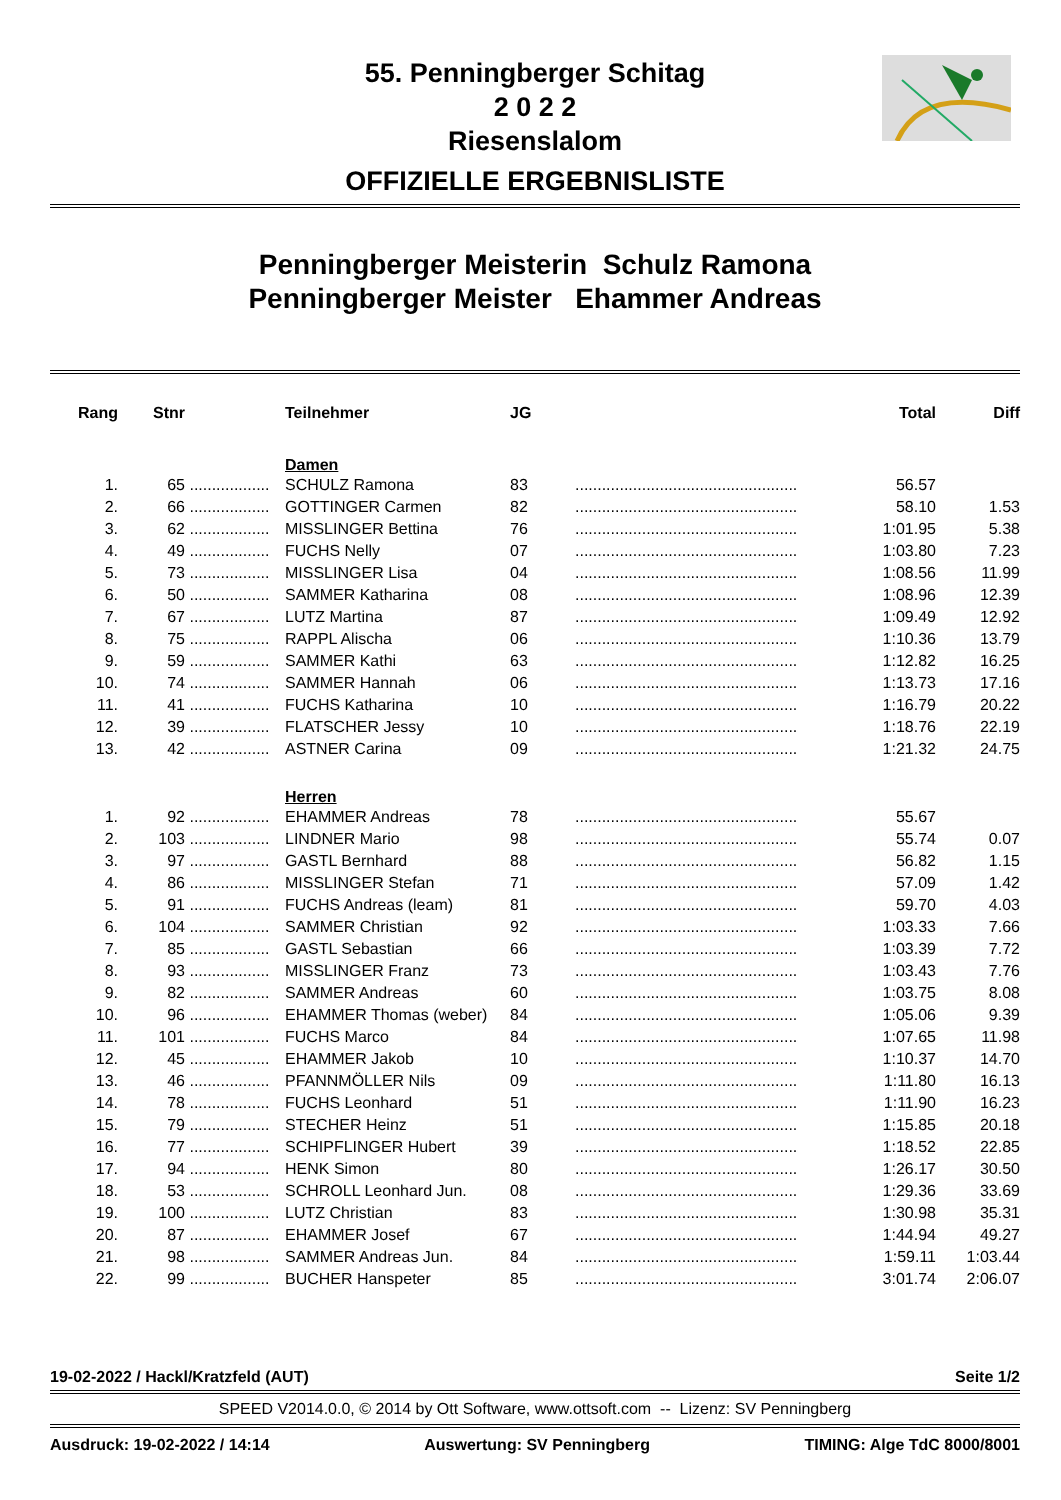55. Penningberger Schitag
2 0 2 2
Riesenslalom
OFFIZIELLE ERGEBNISLISTE
Penningberger Meisterin Schulz Ramona
Penningberger Meister Ehammer Andreas
| Rang | Stnr | | Teilnehmer | JG | | Total | Diff |
| --- | --- | --- | --- | --- | --- | --- | --- |
| | | | Damen | | | | |
| 1. | 65 | .................. | SCHULZ Ramona | 83 | .................................................. | 56.57 | |
| 2. | 66 | .................. | GOTTINGER Carmen | 82 | .................................................. | 58.10 | 1.53 |
| 3. | 62 | .................. | MISSLINGER Bettina | 76 | .................................................. | 1:01.95 | 5.38 |
| 4. | 49 | .................. | FUCHS Nelly | 07 | .................................................. | 1:03.80 | 7.23 |
| 5. | 73 | .................. | MISSLINGER Lisa | 04 | .................................................. | 1:08.56 | 11.99 |
| 6. | 50 | .................. | SAMMER Katharina | 08 | .................................................. | 1:08.96 | 12.39 |
| 7. | 67 | .................. | LUTZ Martina | 87 | .................................................. | 1:09.49 | 12.92 |
| 8. | 75 | .................. | RAPPL Alischa | 06 | .................................................. | 1:10.36 | 13.79 |
| 9. | 59 | .................. | SAMMER Kathi | 63 | .................................................. | 1:12.82 | 16.25 |
| 10. | 74 | .................. | SAMMER Hannah | 06 | .................................................. | 1:13.73 | 17.16 |
| 11. | 41 | .................. | FUCHS Katharina | 10 | .................................................. | 1:16.79 | 20.22 |
| 12. | 39 | .................. | FLATSCHER Jessy | 10 | .................................................. | 1:18.76 | 22.19 |
| 13. | 42 | .................. | ASTNER Carina | 09 | .................................................. | 1:21.32 | 24.75 |
| | | | Herren | | | | |
| 1. | 92 | .................. | EHAMMER Andreas | 78 | .................................................. | 55.67 | |
| 2. | 103 | .................. | LINDNER Mario | 98 | .................................................. | 55.74 | 0.07 |
| 3. | 97 | .................. | GASTL Bernhard | 88 | .................................................. | 56.82 | 1.15 |
| 4. | 86 | .................. | MISSLINGER Stefan | 71 | .................................................. | 57.09 | 1.42 |
| 5. | 91 | .................. | FUCHS Andreas (leam) | 81 | .................................................. | 59.70 | 4.03 |
| 6. | 104 | .................. | SAMMER Christian | 92 | .................................................. | 1:03.33 | 7.66 |
| 7. | 85 | .................. | GASTL Sebastian | 66 | .................................................. | 1:03.39 | 7.72 |
| 8. | 93 | .................. | MISSLINGER Franz | 73 | .................................................. | 1:03.43 | 7.76 |
| 9. | 82 | .................. | SAMMER Andreas | 60 | .................................................. | 1:03.75 | 8.08 |
| 10. | 96 | .................. | EHAMMER Thomas (weber) | 84 | .................................................. | 1:05.06 | 9.39 |
| 11. | 101 | .................. | FUCHS Marco | 84 | .................................................. | 1:07.65 | 11.98 |
| 12. | 45 | .................. | EHAMMER Jakob | 10 | .................................................. | 1:10.37 | 14.70 |
| 13. | 46 | .................. | PFANNMÖLLER Nils | 09 | .................................................. | 1:11.80 | 16.13 |
| 14. | 78 | .................. | FUCHS Leonhard | 51 | .................................................. | 1:11.90 | 16.23 |
| 15. | 79 | .................. | STECHER Heinz | 51 | .................................................. | 1:15.85 | 20.18 |
| 16. | 77 | .................. | SCHIPFLINGER Hubert | 39 | .................................................. | 1:18.52 | 22.85 |
| 17. | 94 | .................. | HENK Simon | 80 | .................................................. | 1:26.17 | 30.50 |
| 18. | 53 | .................. | SCHROLL Leonhard Jun. | 08 | .................................................. | 1:29.36 | 33.69 |
| 19. | 100 | .................. | LUTZ Christian | 83 | .................................................. | 1:30.98 | 35.31 |
| 20. | 87 | .................. | EHAMMER Josef | 67 | .................................................. | 1:44.94 | 49.27 |
| 21. | 98 | .................. | SAMMER Andreas Jun. | 84 | .................................................. | 1:59.11 | 1:03.44 |
| 22. | 99 | .................. | BUCHER Hanspeter | 85 | .................................................. | 3:01.74 | 2:06.07 |
19-02-2022 / Hackl/Kratzfeld (AUT) Seite 1/2
SPEED V2014.0.0, © 2014 by Ott Software, www.ottsoft.com -- Lizenz: SV Penningberg
Ausdruck: 19-02-2022 / 14:14 Auswertung: SV Penningberg TIMING: Alge TdC 8000/8001